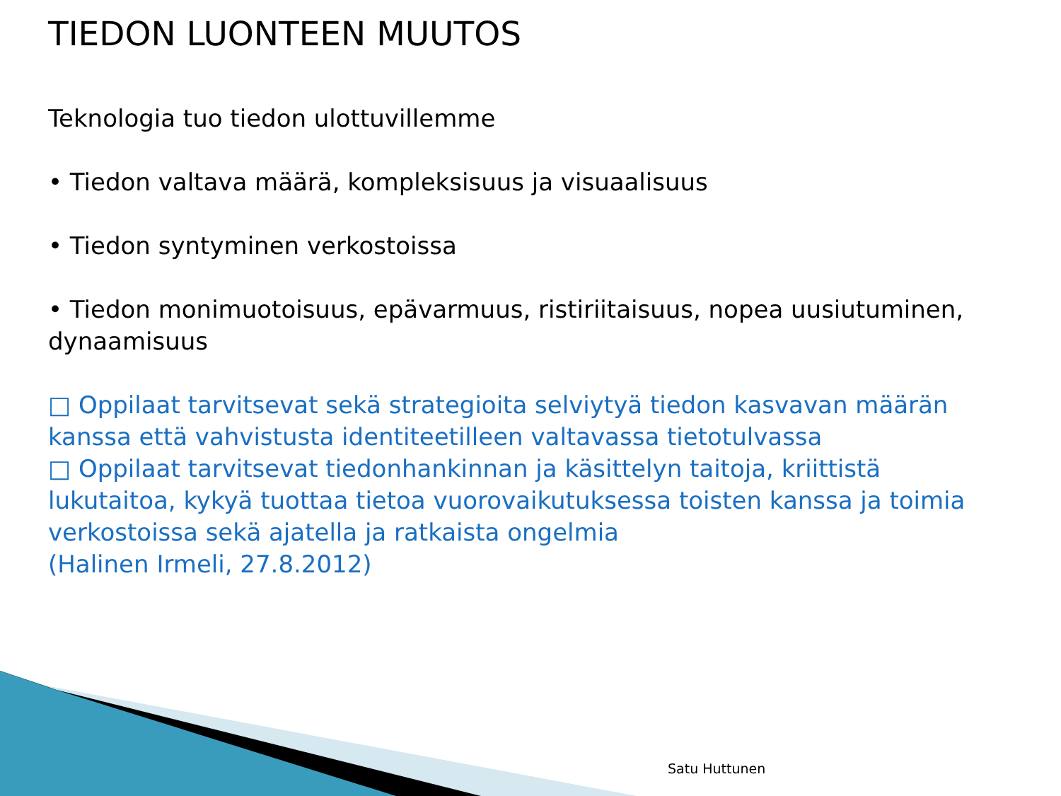TIEDON LUONTEEN MUUTOS
Teknologia tuo tiedon ulottuvillemme
• Tiedon valtava määrä, kompleksisuus ja visuaalisuus
• Tiedon syntyminen verkostoissa
• Tiedon monimuotoisuus, epävarmuus, ristiriitaisuus, nopea uusiutuminen, dynaamisuus
□ Oppilaat tarvitsevat sekä strategioita selviytyä tiedon kasvavan määrän kanssa että vahvistusta identiteetilleen valtavassa tietotulvassa
□ Oppilaat tarvitsevat tiedonhankinnan ja käsittelyn taitoja, kriittistä lukutaitoa, kykyä tuottaa tietoa vuorovaikutuksessa toisten kanssa ja toimia verkostoissa sekä ajatella ja ratkaista ongelmia
(Halinen Irmeli, 27.8.2012)
Satu Huttunen